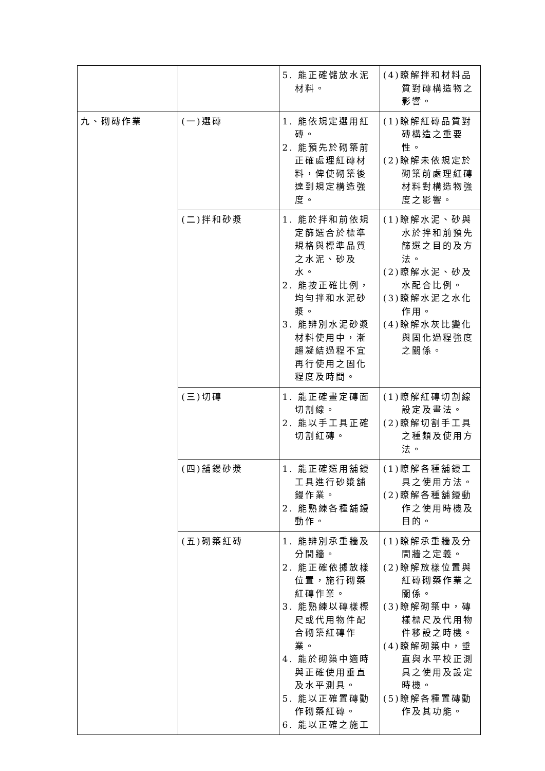| | | 5. 能正確儲放水泥材料。 | (4)瞭解拌和材料品質對磚構造物之影響。 |
| 九、砌磚作業 | (一)選磚 | 1. 能依規定選用紅磚。 2. 能預先於砌築前正確處理紅磚材料，俾使砌築後達到規定構造強度。 | (1)瞭解紅磚品質對磚構造之重要性。 (2)瞭解未依規定於砌築前處理紅磚材料對構造物強度之影響。 |
| | (二)拌和砂漿 | 1. 能於拌和前依規定篩選合於標準規格與標準品質之水泥、砂及水。 2. 能按正確比例，均勻拌和水泥砂漿。 3. 能辨別水泥砂漿材料使用中，漸趨凝結過程不宜再行使用之固化程度及時間。 | (1)瞭解水泥、砂與水於拌和前預先篩選之目的及方法。 (2)瞭解水泥、砂及水配合比例。 (3)瞭解水泥之水化作用。 (4)瞭解水灰比變化與固化過程強度之關係。 |
| | (三)切磚 | 1. 能正確畫定磚面切割線。 2. 能以手工具正確切割紅磚。 | (1)瞭解紅磚切割線設定及畫法。 (2)瞭解切割手工具之種類及使用方法。 |
| | (四)舖鏝砂漿 | 1. 能正確選用舖鏝工具進行砂漿舖鏝作業。 2. 能熟練各種舖鏝動作。 | (1)瞭解各種舖鏝工具之使用方法。 (2)瞭解各種舖鏝動作之使用時機及目的。 |
| | (五)砌築紅磚 | 1. 能辨別承重牆及分間牆。 2. 能正確依據放樣位置，施行砌築紅磚作業。 3. 能熟練以磚樣標尺或代用物件配合砌築紅磚作業。 4. 能於砌築中適時與正確使用垂直及水平測具。 5. 能以正確置磚動作砌築紅磚。 6. 能以正確之施工 | (1)瞭解承重牆及分間牆之定義。 (2)瞭解放樣位置與紅磚砌築作業之關係。 (3)瞭解砌築中，磚樣標尺及代用物件移設之時機。 (4)瞭解砌築中，垂直與水平校正測具之使用及設定時機。 (5)瞭解各種置磚動作及其功能。 |